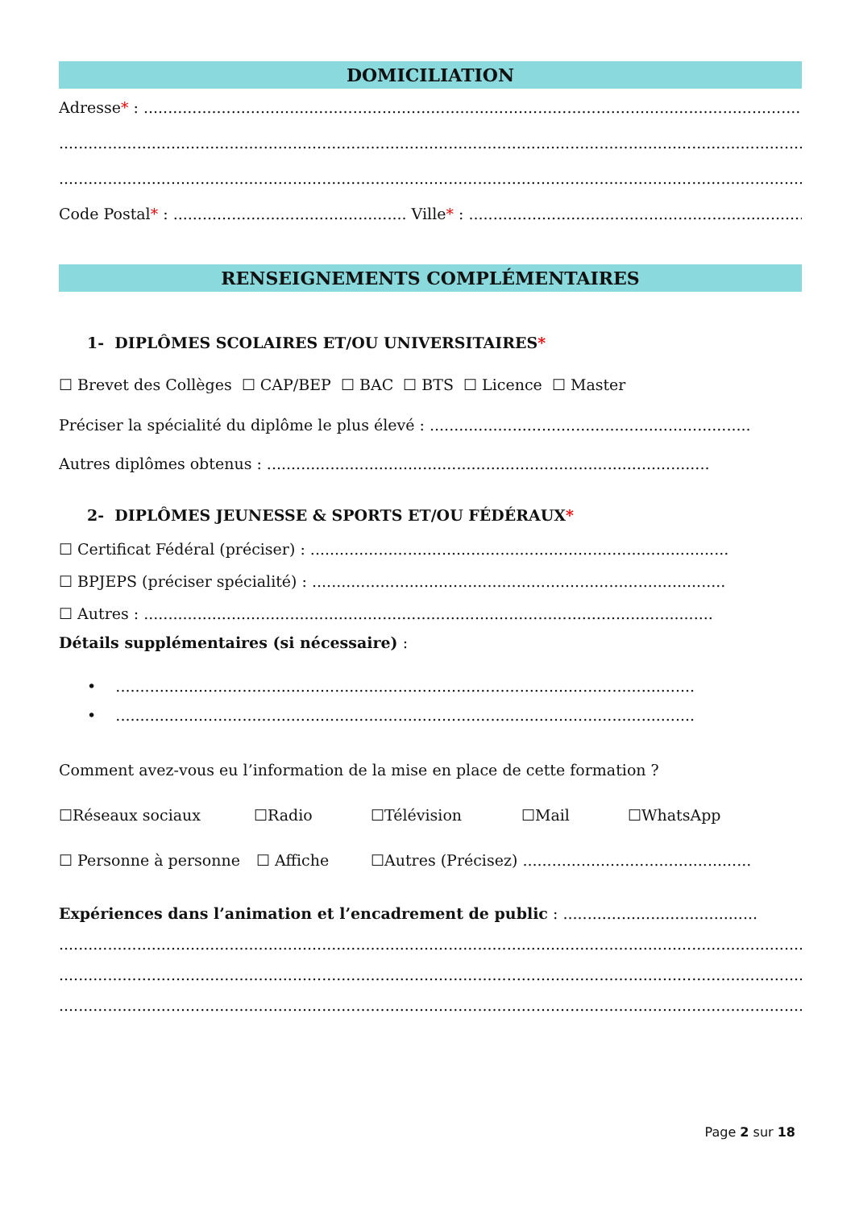DOMICILIATION
Adresse* : ..............................................................................................................................................
.........................................................................................................................................................
.........................................................................................................................................................
Code Postal* : ................................................ Ville* : ......................................................................
RENSEIGNEMENTS COMPLÉMENTAIRES
1- DIPLÔMES SCOLAIRES ET/OU UNIVERSITAIRES*
☐ Brevet des Collèges ☐ CAP/BEP ☐ BAC ☐ BTS ☐ Licence ☐ Master
Préciser la spécialité du diplôme le plus élevé : ..................................................................
Autres diplômes obtenus : ...........................................................................................
2- DIPLÔMES JEUNESSE & SPORTS ET/OU FÉDÉRAUX*
☐ Certificat Fédéral (préciser) : ......................................................................................
☐ BPJEPS (préciser spécialité) : .....................................................................................
☐ Autres : .....................................................................................................................
Détails supplémentaires (si nécessaire) :
• .......................................................................................................................
• .......................................................................................................................
Comment avez-vous eu l’information de la mise en place de cette formation ?
☐Réseaux sociaux ☐Radio ☐Télévision ☐Mail ☐WhatsApp
☐ Personne à personne ☐ Affiche ☐Autres (Précisez) ...............................................
Expériences dans l’animation et l’encadrement de public : ........................................
.........................................................................................................................................................
.........................................................................................................................................................
.........................................................................................................................................................
Page 2 sur 18